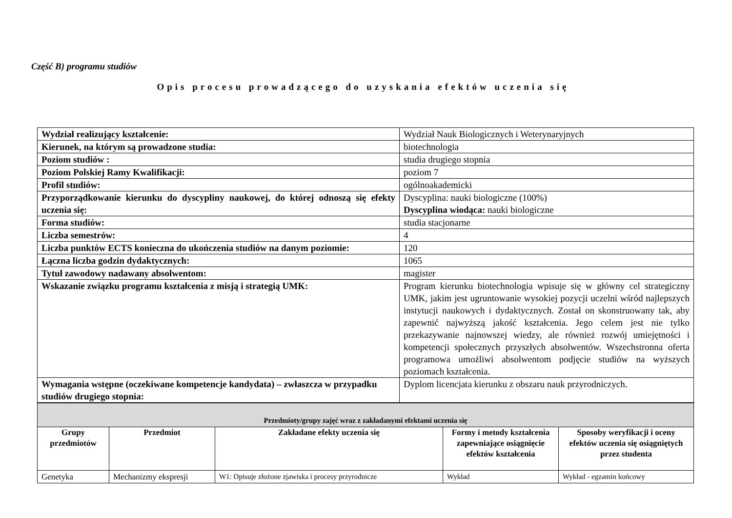Część B) programu studiów
Opis procesu prowadzącego do uzyskania efektów uczenia się
| Wydział realizujący kształcenie: | Wydział Nauk Biologicznych i Weterynaryjnych |
| Kierunek, na którym są prowadzone studia: | biotechnologia |
| Poziom studiów : | studia drugiego stopnia |
| Poziom Polskiej Ramy Kwalifikacji: | poziom 7 |
| Profil studiów: | ogólnoakademicki |
| Przyporządkowanie kierunku do dyscypliny naukowej, do której odnoszą się efekty uczenia się: | Dyscyplina: nauki biologiczne (100%) Dyscyplina wiodąca: nauki biologiczne |
| Forma studiów: | studia stacjonarne |
| Liczba semestrów: | 4 |
| Liczba punktów ECTS konieczna do ukończenia studiów na danym poziomie: | 120 |
| Łączna liczba godzin dydaktycznych: | 1065 |
| Tytuł zawodowy nadawany absolwentom: | magister |
| Wskazanie związku programu kształcenia z misją i strategią UMK: | Program kierunku biotechnologia wpisuje się w główny cel strategiczny UMK, jakim jest ugruntowanie wysokiej pozycji uczelni wśród najlepszych instytucji naukowych i dydaktycznych. Został on skonstruowany tak, aby zapewnić najwyższą jakość kształcenia. Jego celem jest nie tylko przekazywanie najnowszej wiedzy, ale również rozwój umiejętności i kompetencji społecznych przyszłych absolwentów. Wszechstronna oferta programowa umożliwi absolwentom podjęcie studiów na wyższych poziomach kształcenia. |
| Wymagania wstępne (oczekiwane kompetencje kandydata) – zwłaszcza w przypadku studiów drugiego stopnia: | Dyplom licencjata kierunku z obszaru nauk przyrodniczych. |
| Przedmioty/grupy zajęć wraz z zakładanymi efektami uczenia się | | | | |
| Grupy przedmiotów | Przedmiot | Zakładane efekty uczenia się | Formy i metody kształcenia zapewniające osiągnięcie efektów kształcenia | Sposoby weryfikacji i oceny efektów uczenia się osiągniętych przez studenta |
| Genetyka | Mechanizmy ekspresji | W1: Opisuje złożone zjawiska i procesy przyrodnicze | Wykład | Wykład - egzamin końcowy |